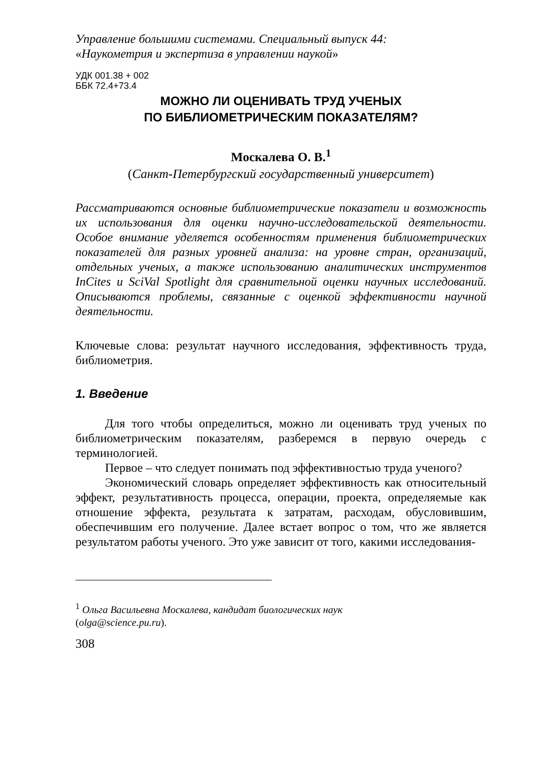Управление большими системами. Специальный выпуск 44:
«Наукометрия и экспертиза в управлении наукой»
УДК 001.38 + 002
ББК 72.4+73.4
МОЖНО ЛИ ОЦЕНИВАТЬ ТРУД УЧЕНЫХ
ПО БИБЛИОМЕТРИЧЕСКИМ ПОКАЗАТЕЛЯМ?
Москалева О. В.<sup>1</sup>
(Санкт-Петербургский государственный университет)
Рассматриваются основные библиометрические показатели и возможность их использования для оценки научно-исследовательской деятельности. Особое внимание уделяется особенностям применения библиометрических показателей для разных уровней анализа: на уровне стран, организаций, отдельных ученых, а также использованию аналитических инструментов InCites и SciVal Spotlight для сравнительной оценки научных исследований. Описываются проблемы, связанные с оценкой эффективности научной деятельности.
Ключевые слова: результат научного исследования, эффективность труда, библиометрия.
1. Введение
Для того чтобы определиться, можно ли оценивать труд ученых по библиометрическим показателям, разберемся в первую очередь с терминологией.
Первое – что следует понимать под эффективностью труда ученого?
Экономический словарь определяет эффективность как относительный эффект, результативность процесса, операции, проекта, определяемые как отношение эффекта, результата к затратам, расходам, обусловившим, обеспечившим его получение. Далее встает вопрос о том, что же является результатом работы ученого. Это уже зависит от того, какими исследования-
<sup>1</sup> Ольга Васильевна Москалева, кандидат биологических наук
(olga@science.pu.ru).
308